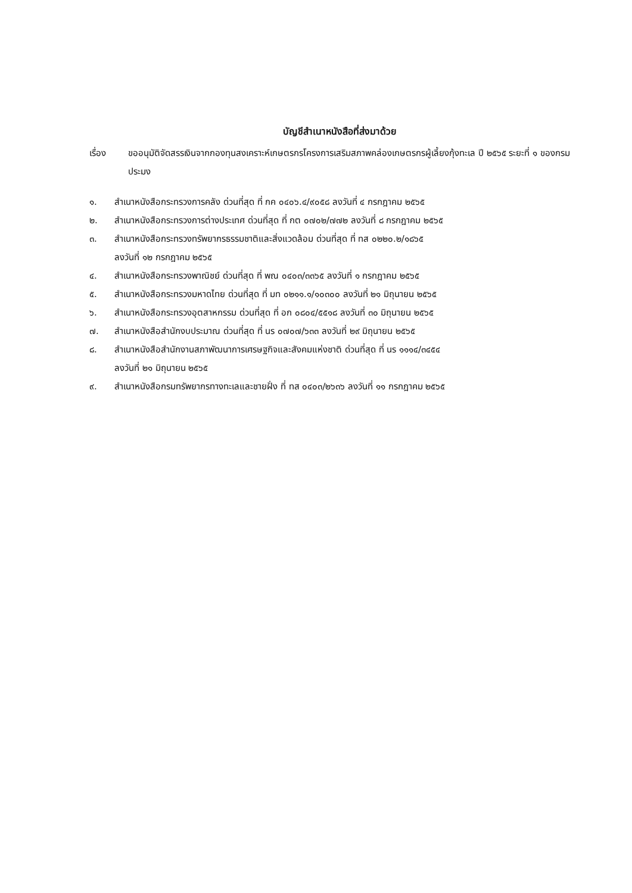บัญชีสำเนาหนังสือที่ส่งมาด้วย
เรื่อง ขออนุมัติจัดสรรเงินจากกองทุนสงเคราะห์เกษตรกรโครงการเสริมสภาพคล่องเกษตรกรผู้เลี้ยงกุ้งทะเล ปี ๒๕๖๕ ระยะที่ ๑ ของกรมประมง
๑. สำเนาหนังสือกระทรวงการคลัง ด่วนที่สุด ที่ กค ๐๔๐๖.๔/๙๐๕๘ ลงวันที่ ๔ กรกฎาคม ๒๕๖๕
๒. สำเนาหนังสือกระทรวงการต่างประเทศ ด่วนที่สุด ที่ กต ๐๗๐๒/๗๗๒ ลงวันที่ ๘ กรกฎาคม ๒๕๖๕
๓. สำเนาหนังสือกระทรวงทรัพยากรธรรมชาติและสิ่งแวดล้อม ด่วนที่สุด ที่ ทส ๐๒๒๐.๒/๑๘๖๕
ลงวันที่ ๑๒ กรกฎาคม ๒๕๖๕
๔. สำเนาหนังสือกระทรวงพาณิชย์ ด่วนที่สุด ที่ พณ ๐๔๐๓/๓๓๖๕ ลงวันที่ ๑ กรกฎาคม ๒๕๖๕
๕. สำเนาหนังสือกระทรวงมหาดไทย ด่วนที่สุด ที่ มท ๐๒๑๑.๑/๑๐๓๐๐ ลงวันที่ ๒๑ มิถุนายน ๒๕๖๕
๖. สำเนาหนังสือกระทรวงอุตสาหกรรม ด่วนที่สุด ที่ อก ๐๘๐๔/๕๕๑๘ ลงวันที่ ๓๐ มิถุนายน ๒๕๖๕
๗. สำเนาหนังสือสำนักงบประมาณ ด่วนที่สุด ที่ นร ๐๗๐๗/๖๓๓ ลงวันที่ ๒๙ มิถุนายน ๒๕๖๕
๘. สำเนาหนังสือสำนักงานสภาพัฒนาการเศรษฐกิจและสังคมแห่งชาติ ด่วนที่สุด ที่ นร ๑๑๑๔/๓๔๕๔
ลงวันที่ ๒๑ มิถุนายน ๒๕๖๕
๙. สำเนาหนังสือกรมทรัพยากรทางทะเลและชายฝั่ง ที่ ทส ๐๔๐๓/๒๖๓๖ ลงวันที่ ๑๑ กรกฎาคม ๒๕๖๕